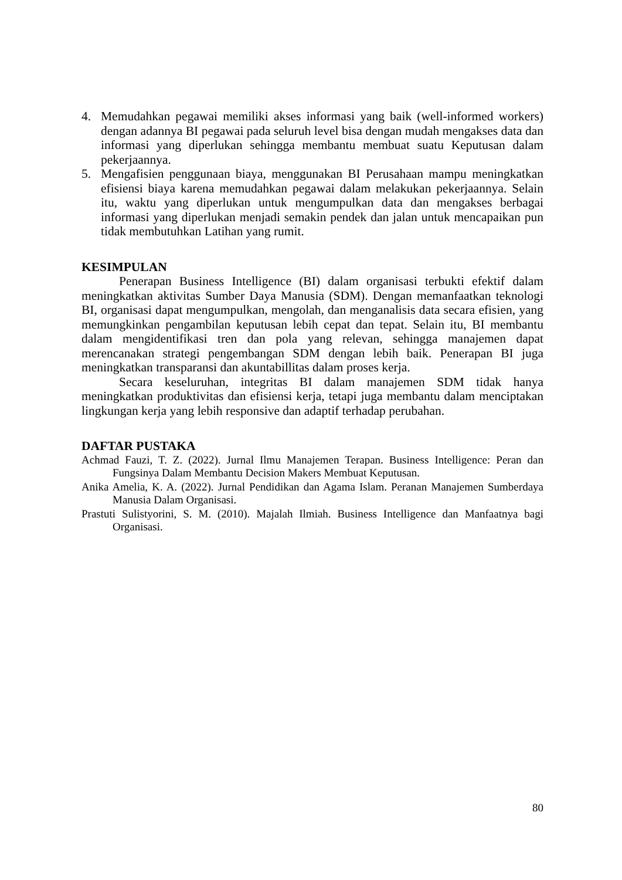4. Memudahkan pegawai memiliki akses informasi yang baik (well-informed workers) dengan adannya BI pegawai pada seluruh level bisa dengan mudah mengakses data dan informasi yang diperlukan sehingga membantu membuat suatu Keputusan dalam pekerjaannya.
5. Mengafisien penggunaan biaya, menggunakan BI Perusahaan mampu meningkatkan efisiensi biaya karena memudahkan pegawai dalam melakukan pekerjaannya. Selain itu, waktu yang diperlukan untuk mengumpulkan data dan mengakses berbagai informasi yang diperlukan menjadi semakin pendek dan jalan untuk mencapaikan pun tidak membutuhkan Latihan yang rumit.
KESIMPULAN
Penerapan Business Intelligence (BI) dalam organisasi terbukti efektif dalam meningkatkan aktivitas Sumber Daya Manusia (SDM). Dengan memanfaatkan teknologi BI, organisasi dapat mengumpulkan, mengolah, dan menganalisis data secara efisien, yang memungkinkan pengambilan keputusan lebih cepat dan tepat. Selain itu, BI membantu dalam mengidentifikasi tren dan pola yang relevan, sehingga manajemen dapat merencanakan strategi pengembangan SDM dengan lebih baik. Penerapan BI juga meningkatkan transparansi dan akuntabillitas dalam proses kerja.
Secara keseluruhan, integritas BI dalam manajemen SDM tidak hanya meningkatkan produktivitas dan efisiensi kerja, tetapi juga membantu dalam menciptakan lingkungan kerja yang lebih responsive dan adaptif terhadap perubahan.
DAFTAR PUSTAKA
Achmad Fauzi, T. Z. (2022). Jurnal Ilmu Manajemen Terapan. Business Intelligence: Peran dan Fungsinya Dalam Membantu Decision Makers Membuat Keputusan.
Anika Amelia, K. A. (2022). Jurnal Pendidikan dan Agama Islam. Peranan Manajemen Sumberdaya Manusia Dalam Organisasi.
Prastuti Sulistyorini, S. M. (2010). Majalah Ilmiah. Business Intelligence dan Manfaatnya bagi Organisasi.
80